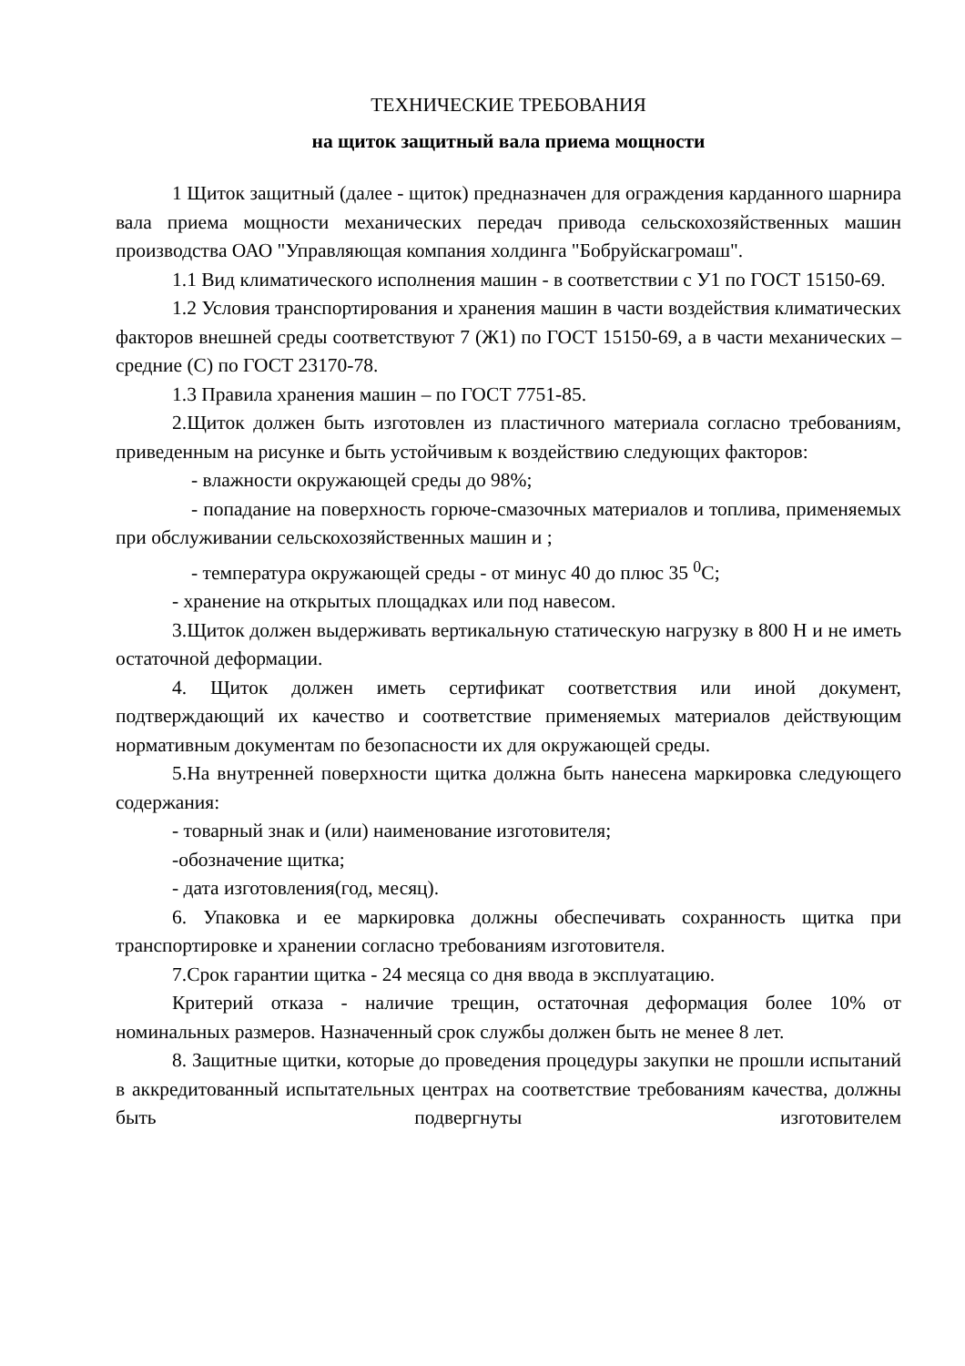ТЕХНИЧЕСКИЕ ТРЕБОВАНИЯ
на щиток защитный вала приема мощности
1 Щиток защитный (далее - щиток) предназначен для ограждения карданного шарнира вала приема мощности механических передач привода сельскохозяйственных машин производства ОАО "Управляющая компания холдинга "Бобруйскагромаш".
1.1 Вид климатического исполнения машин - в соответствии с У1 по ГОСТ 15150-69.
1.2 Условия транспортирования и хранения машин в части воздействия климатических факторов внешней среды соответствуют 7 (Ж1) по ГОСТ 15150-69, а в части механических – средние (С) по ГОСТ 23170-78.
1.3 Правила хранения машин – по ГОСТ 7751-85.
2.Щиток должен быть изготовлен из пластичного материала согласно требованиям, приведенным на рисунке и быть устойчивым к воздействию следующих факторов:
- влажности окружающей среды до 98%;
- попадание на поверхность горюче-смазочных материалов и топлива, применяемых при обслуживании сельскохозяйственных машин и ;
- температура окружающей среды - от минус 40 до плюс 35 <sup>0</sup>С;
- хранение на открытых площадках или под навесом.
3.Щиток должен выдерживать вертикальную статическую нагрузку в 800 Н и не иметь остаточной деформации.
4. Щиток должен иметь сертификат соответствия или иной документ, подтверждающий их качество и соответствие применяемых материалов действующим нормативным документам по безопасности их для окружающей среды.
5.На внутренней поверхности щитка должна быть нанесена маркировка следующего содержания:
- товарный знак и (или) наименование изготовителя;
-обозначение щитка;
- дата изготовления(год, месяц).
6. Упаковка и ее маркировка должны обеспечивать сохранность щитка при транспортировке и хранении согласно требованиям изготовителя.
7.Срок гарантии щитка - 24 месяца со дня ввода в эксплуатацию.
Критерий отказа - наличие трещин, остаточная деформация более 10% от номинальных размеров. Назначенный срок службы должен быть не менее 8 лет.
8. Защитные щитки, которые до проведения процедуры закупки не прошли испытаний в аккредитованный испытательных центрах на соответствие требованиям качества, должны быть подвергнуты изготовителем